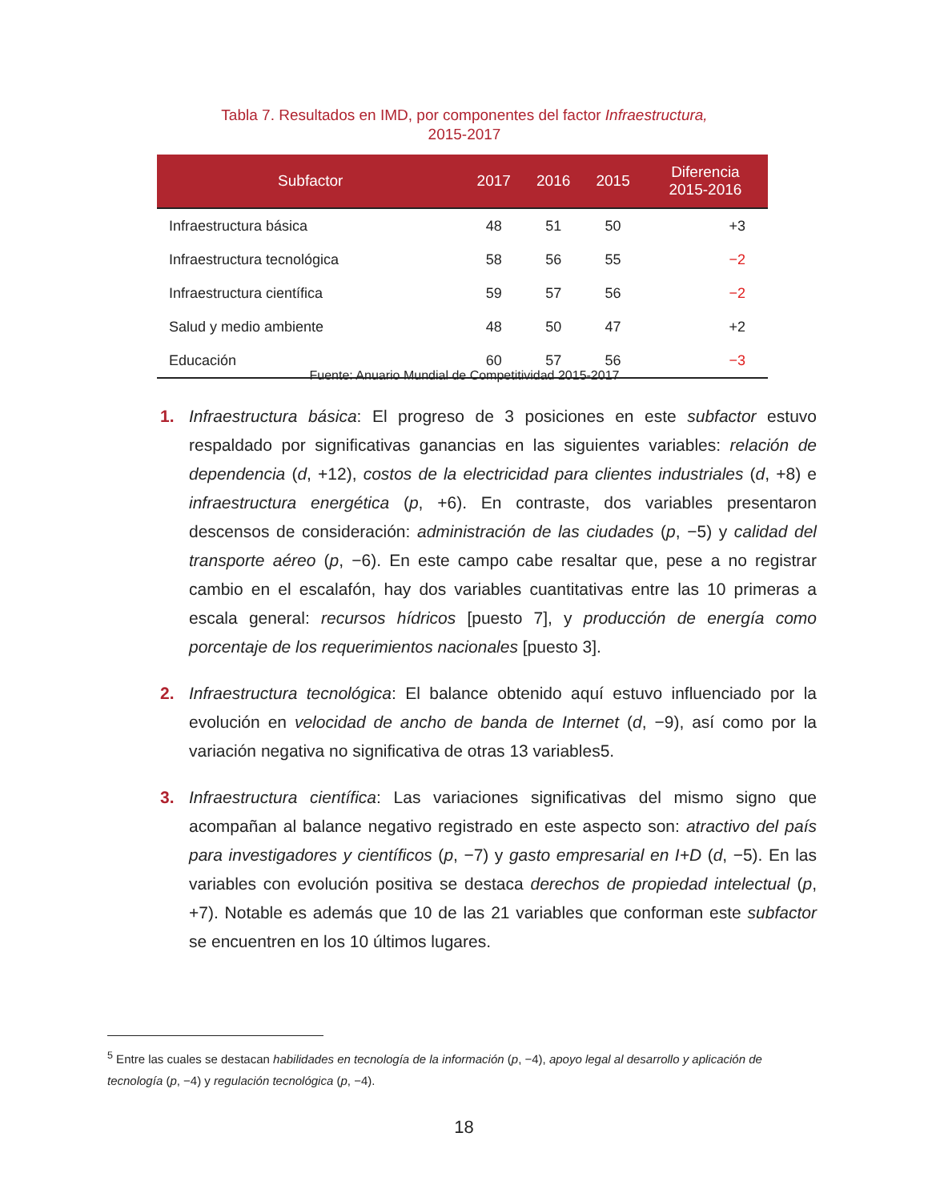Tabla 7. Resultados en IMD, por componentes del factor Infraestructura,
2015-2017
| Subfactor | 2017 | 2016 | 2015 | Diferencia 2015-2016 |
| --- | --- | --- | --- | --- |
| Infraestructura básica | 48 | 51 | 50 | +3 |
| Infraestructura tecnológica | 58 | 56 | 55 | −2 |
| Infraestructura científica | 59 | 57 | 56 | −2 |
| Salud y medio ambiente | 48 | 50 | 47 | +2 |
| Educación | 60 | 57 | 56 | −3 |
Fuente: Anuario Mundial de Competitividad 2015-2017
1. Infraestructura básica: El progreso de 3 posiciones en este subfactor estuvo respaldado por significativas ganancias en las siguientes variables: relación de dependencia (d, +12), costos de la electricidad para clientes industriales (d, +8) e infraestructura energética (p, +6). En contraste, dos variables presentaron descensos de consideración: administración de las ciudades (p, −5) y calidad del transporte aéreo (p, −6). En este campo cabe resaltar que, pese a no registrar cambio en el escalafón, hay dos variables cuantitativas entre las 10 primeras a escala general: recursos hídricos [puesto 7], y producción de energía como porcentaje de los requerimientos nacionales [puesto 3].
2. Infraestructura tecnológica: El balance obtenido aquí estuvo influenciado por la evolución en velocidad de ancho de banda de Internet (d, −9), así como por la variación negativa no significativa de otras 13 variables5.
3. Infraestructura científica: Las variaciones significativas del mismo signo que acompañan al balance negativo registrado en este aspecto son: atractivo del país para investigadores y científicos (p, −7) y gasto empresarial en I+D (d, −5). En las variables con evolución positiva se destaca derechos de propiedad intelectual (p, +7). Notable es además que 10 de las 21 variables que conforman este subfactor se encuentren en los 10 últimos lugares.
<sup>5</sup> Entre las cuales se destacan habilidades en tecnología de la información (p, −4), apoyo legal al desarrollo y aplicación de tecnología (p, −4) y regulación tecnológica (p, −4).
18